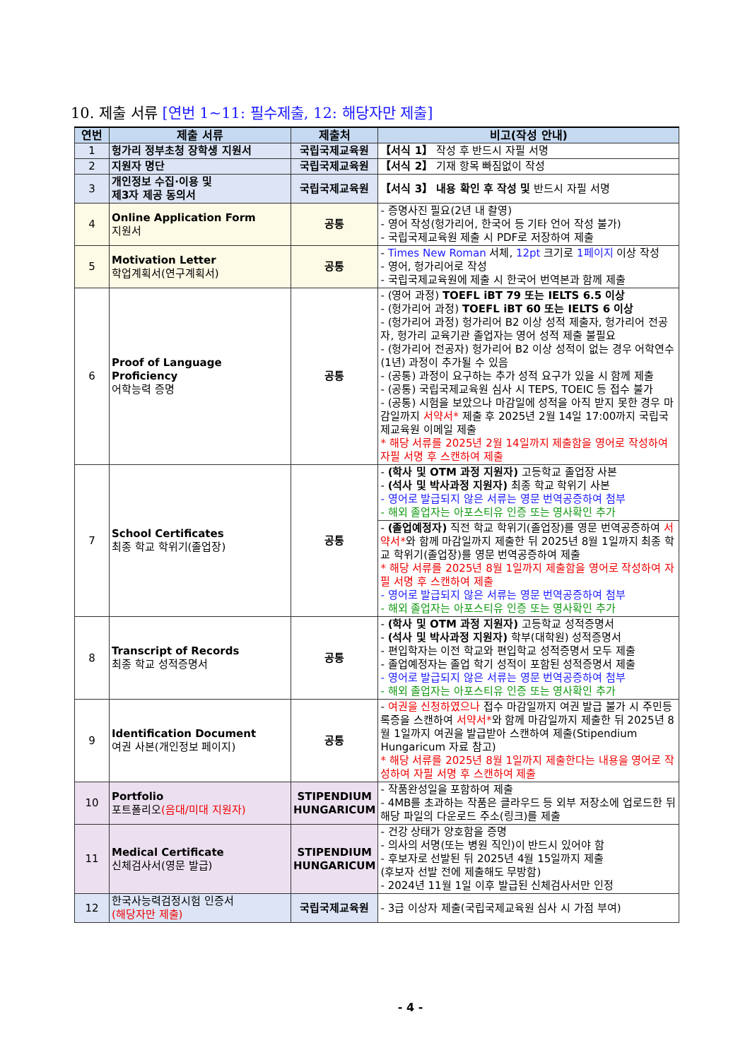10. 제출 서류 [연번 1~11: 필수제출, 12: 해당자만 제출]
| 연번 | 제출 서류 | 제출처 | 비고(작성 안내) |
| --- | --- | --- | --- |
| 1 | 헝가리 정부초청 장학생 지원서 | 국립국제교육원 | 【서식 1】 작성 후 반드시 자필 서명 |
| 2 | 지원자 명단 | 국립국제교육원 | 【서식 2】 기재 항목 빠짐없이 작성 |
| 3 | 개인정보 수집·이용 및 제3자 제공 동의서 | 국립국제교육원 | 【서식 3】 내용 확인 후 작성 및 반드시 자필 서명 |
| 4 | Online Application Form 지원서 | 공통 | - 증명사진 필요(2년 내 촬영) - 영어 작성(헝가리어, 한국어 등 기타 언어 작성 불가) - 국립국제교육원 제출 시 PDF로 저장하여 제출 |
| 5 | Motivation Letter 학업계획서(연구계획서) | 공통 | - Times New Roman 서체, 12pt 크기로 1페이지 이상 작성 - 영어, 헝가리어로 작성 - 국립국제교육원에 제출 시 한국어 번역본과 함께 제출 |
| 6 | Proof of Language Proficiency 어학능력 증명 | 공통 | - (영어 과정) TOEFL iBT 79 또는 IELTS 6.5 이상 - (헝가리어 과정) TOEFL iBT 60 또는 IELTS 6 이상 - (헝가리어 과정) 헝가리어 B2 이상 성적 제출자, 헝가리어 전공자, 헝가리 교육기관 졸업자는 영어 성적 제출 불필요 - (헝가리어 전공자) 헝가리어 B2 이상 성적이 없는 경우 어학연수(1년) 과정이 추가될 수 있음 - (공통) 과정이 요구하는 추가 성적 요구가 있을 시 함께 제출 - (공통) 국립국제교육원 심사 시 TEPS, TOEIC 등 접수 불가 - (공통) 시험을 보았으나 마감일에 성적을 아직 받지 못한 경우 마감일까지 서약서* 제출 후 2025년 2월 14일 17:00까지 국립국제교육원 이메일 제출 * 해당 서류를 2025년 2월 14일까지 제출함을 영어로 작성하여 자필 서명 후 스캔하여 제출 |
| 7 | School Certificates 최종 학교 학위기(졸업장) | 공통 | - (학사 및 OTM 과정 지원자) 고등학교 졸업장 사본 - (석사 및 박사과정 지원자) 최종 학교 학위기 사본 - 영어로 발급되지 않은 서류는 영문 번역공증하여 첨부 - 해외 졸업자는 아포스티유 인증 또는 영사확인 추가 - (졸업예정자) 직전 학교 학위기(졸업장)를 영문 번역공증하여 서약서* 와 함께 마감일까지 제출한 뒤 2025년 8월 1일까지 최종 학교 학위기(졸업장)를 영문 번역공증하여 제출 * 해당 서류를 2025년 8월 1일까지 제출함을 영어로 작성하여 자필 서명 후 스캔하여 제출 - 영어로 발급되지 않은 서류는 영문 번역공증하여 첨부 - 해외 졸업자는 아포스티유 인증 또는 영사확인 추가 |
| 8 | Transcript of Records 최종 학교 성적증명서 | 공통 | - (학사 및 OTM 과정 지원자) 고등학교 성적증명서 - (석사 및 박사과정 지원자) 학부(대학원) 성적증명서 - 편입학자는 이전 학교와 편입학교 성적증명서 모두 제출 - 졸업예정자는 졸업 학기 성적이 포함된 성적증명서 제출 - 영어로 발급되지 않은 서류는 영문 번역공증하여 첨부 - 해외 졸업자는 아포스티유 인증 또는 영사확인 추가 |
| 9 | Identification Document 여권 사본(개인정보 페이지) | 공통 | - 여권을 신청하였으나 접수 마감일까지 여권 발급 불가 시 주민등록증을 스캔하여 서약서* 와 함께 마감일까지 제출한 뒤 2025년 8월 1일까지 여권을 발급받아 스캔하여 제출(Stipendium Hungaricum 자료 참고) * 해당 서류를 2025년 8월 1일까지 제출한다는 내용을 영어로 작성하여 자필 서명 후 스캔하여 제출 |
| 10 | Portfolio 포트폴리오 (음대/미대 지원자) | STIPENDIUM HUNGARICUM | - 작품완성일을 포함하여 제출 - 4MB를 초과하는 작품은 클라우드 등 외부 저장소에 업로드한 뒤 해당 파일의 다운로드 주소(링크)를 제출 |
| 11 | Medical Certificate 신체검사서(영문 발급) | STIPENDIUM HUNGARICUM | - 건강 상태가 양호함을 증명 - 의사의 서명(또는 병원 직인)이 반드시 있어야 함 - 후보자로 선발된 뒤 2025년 4월 15일까지 제출 (후보자 선발 전에 제출해도 무방함) - 2024년 11월 1일 이후 발급된 신체검사서만 인정 |
| 12 | 한국사능력검정시험 인증서 (해당자만 제출) | 국립국제교육원 | - 3급 이상자 제출(국립국제교육원 심사 시 가점 부여) |
- 4 -